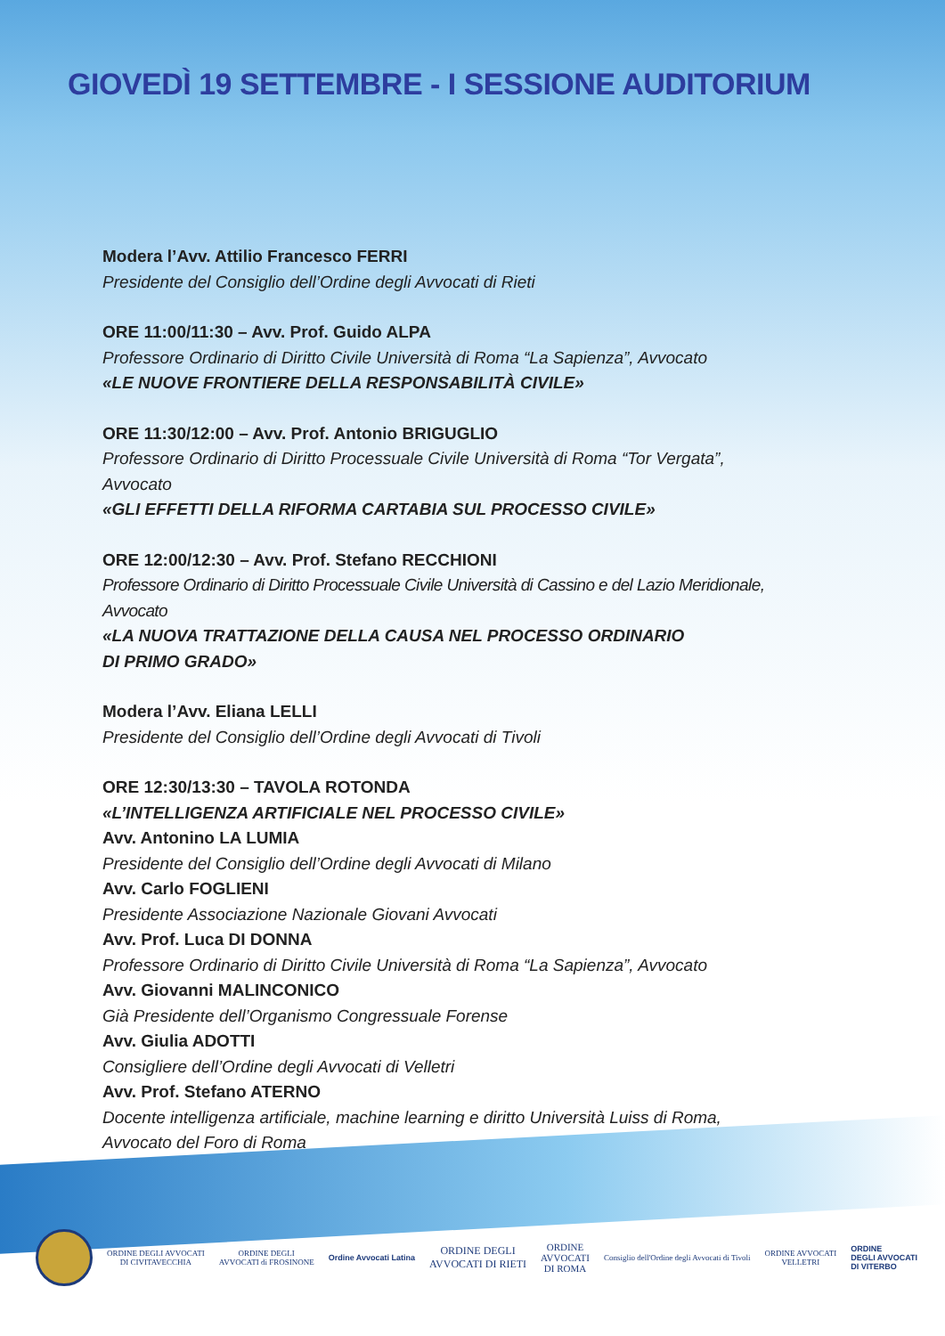GIOVEDÌ 19 SETTEMBRE - I SESSIONE AUDITORIUM
Modera l’Avv. Attilio Francesco FERRI
Presidente del Consiglio dell’Ordine degli Avvocati di Rieti
ORE 11:00/11:30 – Avv. Prof. Guido ALPA
Professore Ordinario di Diritto Civile Università di Roma “La Sapienza”, Avvocato
«LE NUOVE FRONTIERE DELLA RESPONSABILITÀ CIVILE»
ORE 11:30/12:00 – Avv. Prof. Antonio BRIGUGLIO
Professore Ordinario di Diritto Processuale Civile Università di Roma “Tor Vergata”,
Avvocato
«GLI EFFETTI DELLA RIFORMA CARTABIA SUL PROCESSO CIVILE»
ORE 12:00/12:30 – Avv. Prof. Stefano RECCHIONI
Professore Ordinario di Diritto Processuale Civile Università di Cassino e del Lazio Meridionale,
Avvocato
«LA NUOVA TRATTAZIONE DELLA CAUSA NEL PROCESSO ORDINARIO
DI PRIMO GRADO»
Modera l’Avv. Eliana LELLI
Presidente del Consiglio dell’Ordine degli Avvocati di Tivoli
ORE 12:30/13:30 – TAVOLA ROTONDA
«L’INTELLIGENZA ARTIFICIALE NEL PROCESSO CIVILE»
Avv. Antonino LA LUMIA
Presidente del Consiglio dell’Ordine degli Avvocati di Milano
Avv. Carlo FOGLIENI
Presidente Associazione Nazionale Giovani Avvocati
Avv. Prof. Luca DI DONNA
Professore Ordinario di Diritto Civile Università di Roma “La Sapienza”, Avvocato
Avv. Giovanni MALINCONICO
Già Presidente dell’Organismo Congressuale Forense
Avv. Giulia ADOTTI
Consigliere dell’Ordine degli Avvocati di Velletri
Avv. Prof. Stefano ATERNO
Docente intelligenza artificiale, machine learning e diritto Università Luiss di Roma,
Avvocato del Foro di Roma
ORDINE DEGLI AVVOCATI
DI CIVITAVECCHIA
ORDINE DEGLI
AVVOCATI di FROSINONE
Ordine Avvocati Latina
ORDINE DEGLI
AVVOCATI DI RIETI
ORDINE
AVVOCATI
DI ROMA
Consiglio dell'Ordine degli Avvocati di Tivoli
ORDINE AVVOCATI
VELLETRI
ORDINE
DEGLI AVVOCATI
DI VITERBO